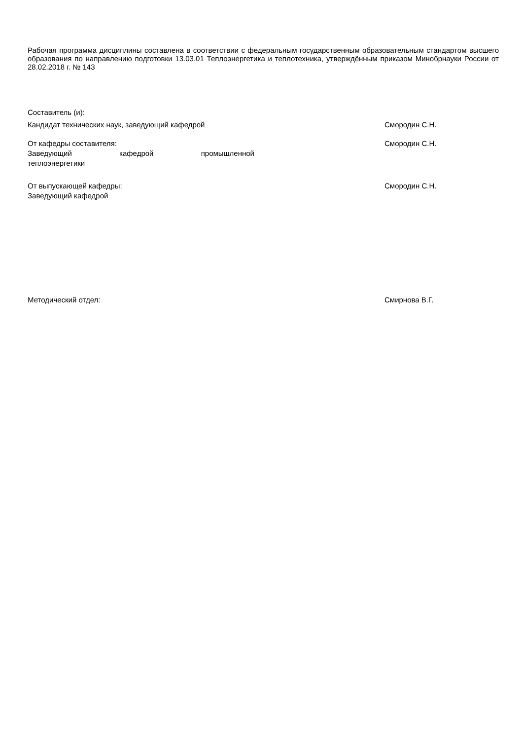Рабочая программа дисциплины составлена в соответствии с федеральным государственным образовательным стандартом высшего образования по направлению подготовки 13.03.01 Теплоэнергетика и теплотехника, утверждённым приказом Минобрнауки России от 28.02.2018 г. № 143
Составитель (и):
Кандидат технических наук, заведующий кафедрой Смородин С.Н.
От кафедры составителя:
Заведующий кафедрой промышленной
теплоэнергетики
Смородин С.Н.
От выпускающей кафедры:
Заведующий кафедрой
Смородин С.Н.
Методический отдел: Смирнова В.Г.